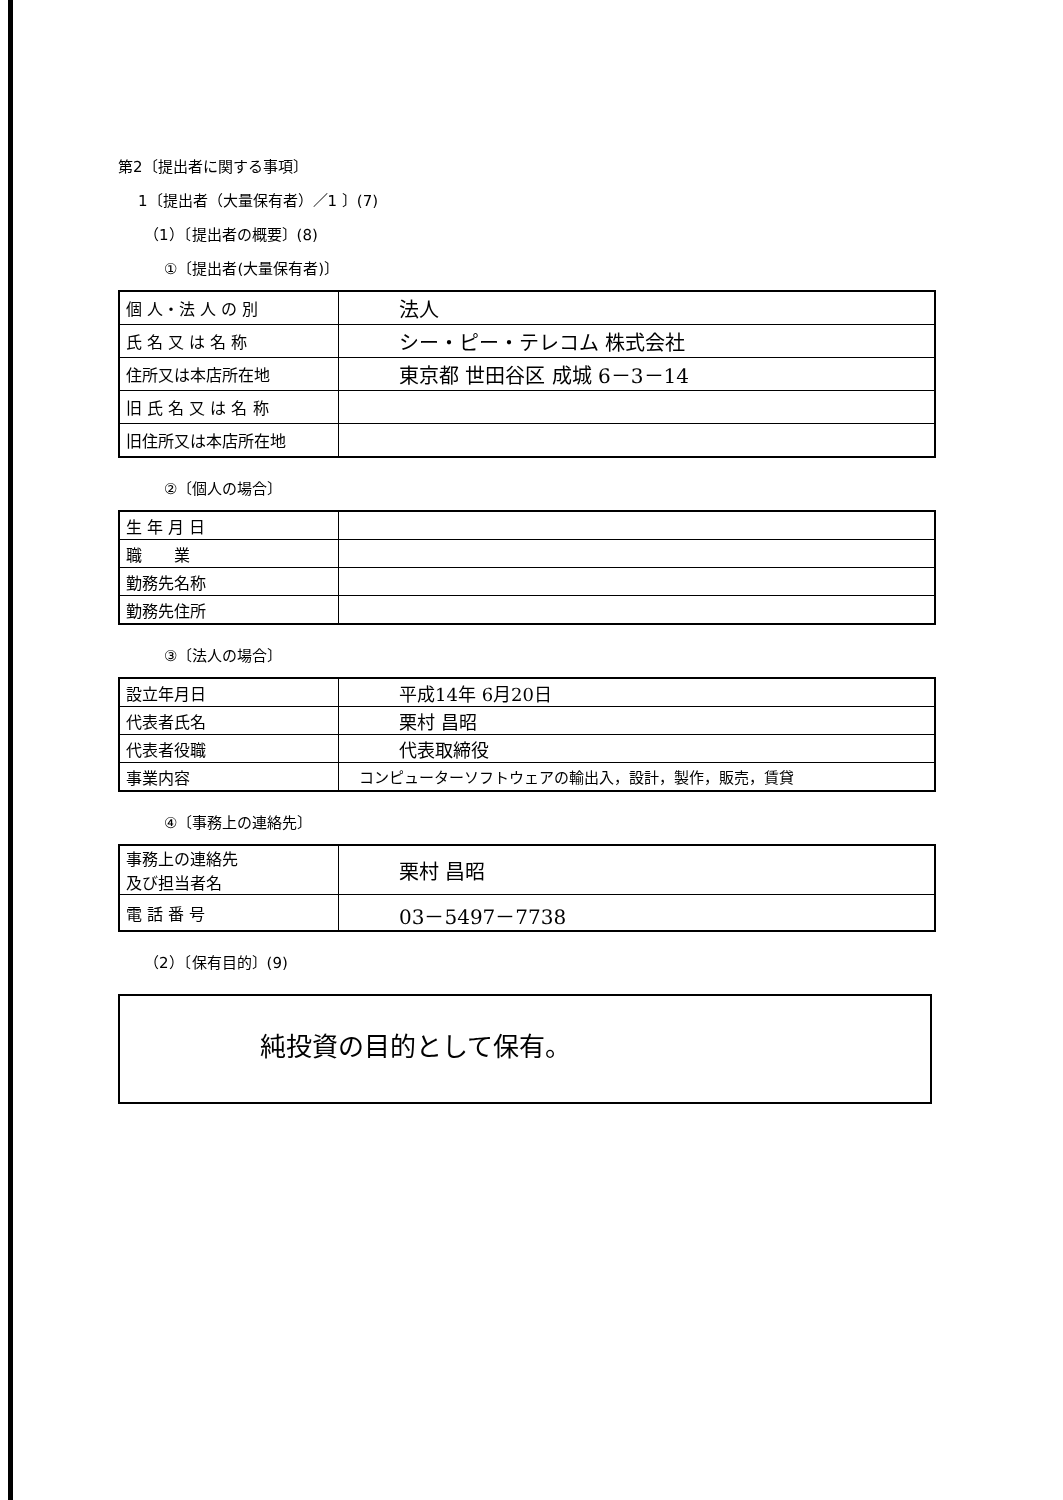第2〔提出者に関する事項〕
1〔提出者（大量保有者）／1 〕(7)
（1）〔提出者の概要〕(8)
①〔提出者(大量保有者)〕
| 個 人・法 人 の 別 | 法人 |
| 氏 名 又 は 名 称 | シー・ピー・テレコム 株式会社 |
| 住所又は本店所在地 | 東京都 世田谷区 成城 6－3－14 |
| 旧 氏 名 又 は 名 称 | |
| 旧住所又は本店所在地 | |
②〔個人の場合〕
| 生 年 月 日 | |
| 職 業 | |
| 勤務先名称 | |
| 勤務先住所 | |
③〔法人の場合〕
| 設立年月日 | 平成14年 6月20日 |
| 代表者氏名 | 栗村 昌昭 |
| 代表者役職 | 代表取締役 |
| 事業内容 | コンピューターソフトウェアの輸出入，設計，製作，販売，賃貸 |
④〔事務上の連絡先〕
| 事務上の連絡先 及び担当者名 | 栗村 昌昭 |
| 電 話 番 号 | 03－5497－7738 |
（2）〔保有目的〕(9)
純投資の目的として保有。